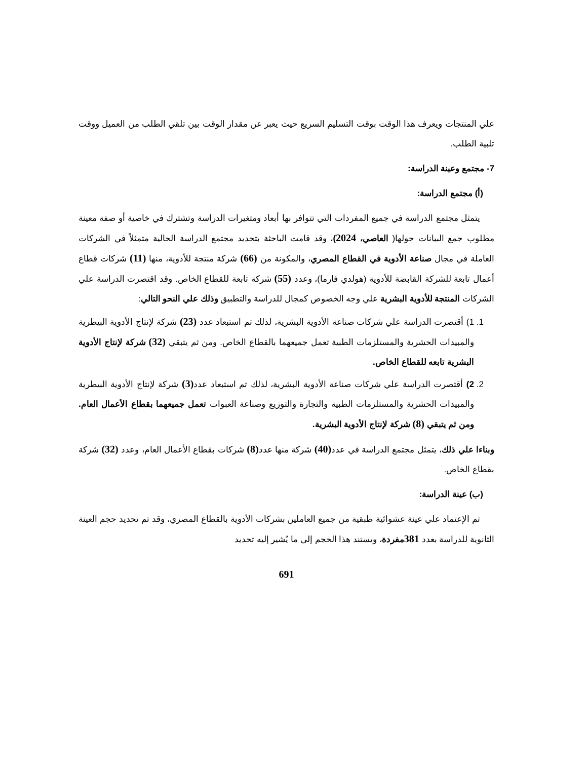علي المنتجات ويعرف هذا الوقت بوقت التسليم السريع حيث يعبر عن مقدار الوقت بين تلقي الطلب من العميل ووقت تلبية الطلب.
7- مجتمع وعينة الدراسة:
(أ) مجتمع الدراسة:
يتمثل مجتمع الدراسة في جميع المفردات التي تتوافر بها أبعاد ومتغيرات الدراسة وتشترك في خاصية أو صفة معينة مطلوب جمع البيانات حولها( العاصي، 2024)، وقد قامت الباحثة بتحديد مجتمع الدراسة الحالية متمثلاً في الشركات العاملة في مجال صناعة الأدوية في القطاع المصري، والمكونة من (66) شركة منتجة للأدوية، منها (11) شركات قطاع أعمال تابعة للشركة القابضة للأدوية (هولدي فارما)، وعدد (55) شركة تابعة للقطاع الخاص. وقد اقتصرت الدراسة علي الشركات المنتجة للأدوية البشرية علي وجه الخصوص كمجال للدراسة والتطبيق وذلك علي النحو التالي:
1. 1) أقتصرت الدراسة علي شركات صناعة الأدوية البشرية، لذلك تم استبعاد عدد (23) شركة لإنتاج الأدوية البيطرية والمبيدات الحشرية والمستلزمات الطبية تعمل جميعهما بالقطاع الخاص. ومن ثم يتبقي (32) شركة لإنتاج الأدوية البشرية تابعه للقطاع الخاص.
2. 2) أقتصرت الدراسة علي شركات صناعة الأدوية البشرية، لذلك تم استبعاد عدد(3) شركة لإنتاج الأدوية البيطرية والمبيدات الحشرية والمستلزمات الطبية والتجارة والتوزيع وصناعة العبوات تعمل جميعهما بقطاع الأعمال العام. ومن ثم يتبقي (8) شركة لإنتاج الأدوية البشرية.
وبناءا علي ذلك، يتمثل مجتمع الدراسة في عدد(40) شركة منها عدد(8) شركات بقطاع الأعمال العام، وعدد (32) شركة بقطاع الخاص.
(ب) عينة الدراسة:
تم الإعتماد علي عينة عشوائية طبقية من جميع العاملين بشركات الأدوية بالقطاع المصري، وقد تم تحديد حجم العينة الثانوية للدراسة بعدد 381مفردة، ويستند هذا الحجم إلى ما يُشير إليه تحديد
691